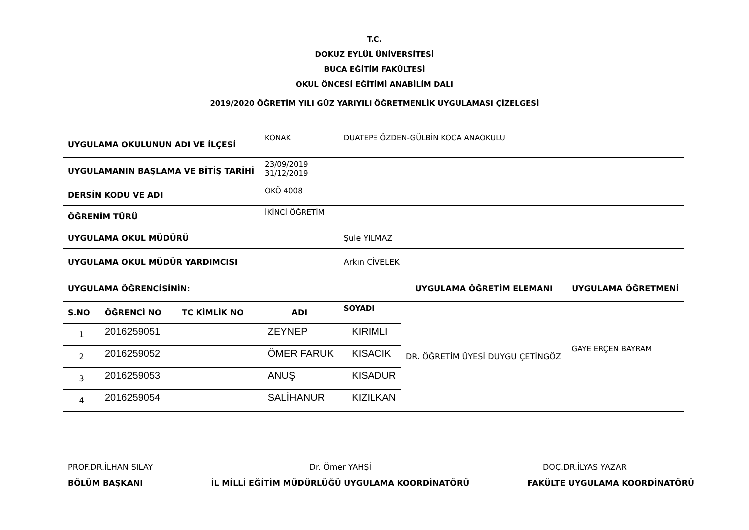T.C.
DOKUZ EYLÜL ÜNİVERSİTESİ
BUCA EĞİTİM FAKÜLTESİ
OKUL ÖNCESİ EĞİTİMİ ANABİLİM DALI
2019/2020 ÖĞRETİM YILI GÜZ YARIYILI ÖĞRETMENLİK UYGULAMASI ÇİZELGESİ
| UYGULAMA OKULUNUN ADI VE İLÇESİ | | | KONAK | DUATEPE ÖZDEN-GÜLBİN KOCA ANAOKULU | | |
| UYGULAMANIN BAŞLAMA VE BİTİŞ TARİHİ | | | 23/09/2019 31/12/2019 | | | |
| DERSİN KODU VE ADI | | | OKÖ 4008 | | | |
| ÖĞRENİM TÜRÜ | | | İKİNCİ ÖĞRETİM | | | |
| UYGULAMA OKUL MÜDÜRÜ | | | | Şule YILMAZ | | |
| UYGULAMA OKUL MÜDÜR YARDIMCISI | | | | Arkın CİVELEK | | |
| UYGULAMA ÖĞRENCİSİNİN: | | | | | UYGULAMA ÖĞRETİM ELEMANI | UYGULAMA ÖĞRETMENİ |
| S.NO | ÖĞRENCİ NO | TC KİMLİK NO | ADI | SOYADI | DR. ÖĞRETİM ÜYESİ DUYGU ÇETİNGÖZ | GAYE ERÇEN BAYRAM |
| 1 | 2016259051 | | ZEYNEP | KIRIMLI | | |
| 2 | 2016259052 | | ÖMER FARUK | KISACIK | | |
| 3 | 2016259053 | | ANUŞ | KISADUR | | |
| 4 | 2016259054 | | SALİHANUR | KIZILKAN | | |
PROF.DR.İLHAN SILAY
BÖLÜM BAŞKANI
Dr. Ömer YAHŞİ
İL MİLLİ EĞİTİM MÜDÜRLÜĞÜ UYGULAMA KOORDİNATÖRÜ
DOÇ.DR.İLYAS YAZAR
FAKÜLTE UYGULAMA KOORDİNATÖRÜ